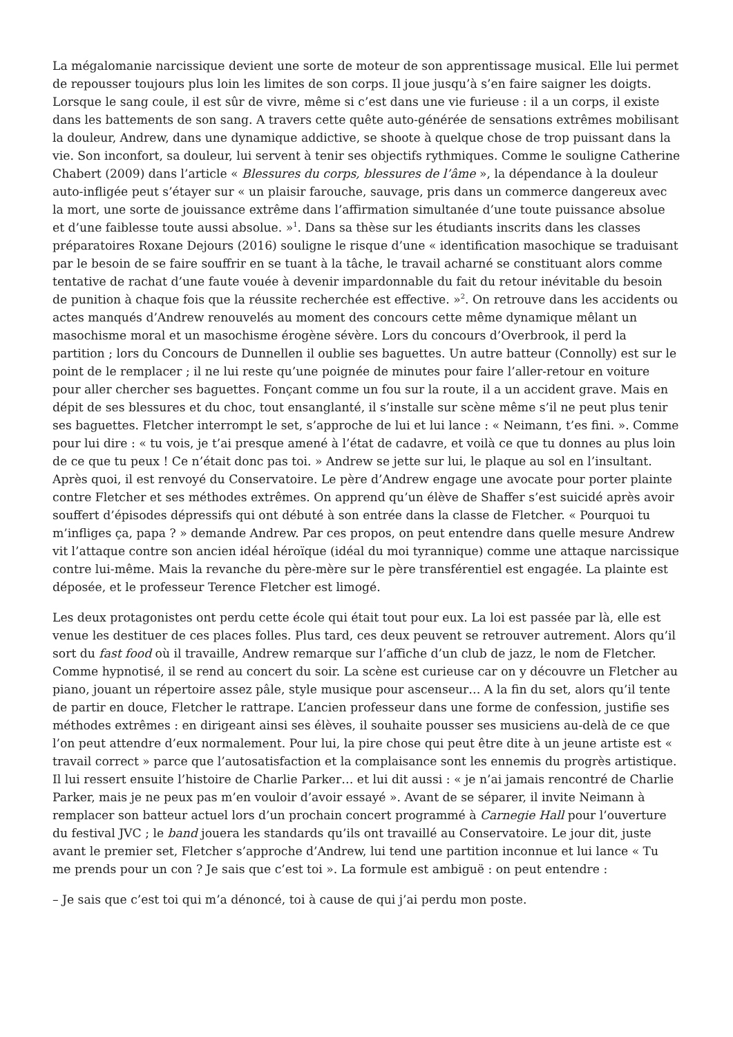La mégalomanie narcissique devient une sorte de moteur de son apprentissage musical. Elle lui permet de repousser toujours plus loin les limites de son corps. Il joue jusqu’à s’en faire saigner les doigts. Lorsque le sang coule, il est sûr de vivre, même si c’est dans une vie furieuse : il a un corps, il existe dans les battements de son sang. A travers cette quête auto-générée de sensations extrêmes mobilisant la douleur, Andrew, dans une dynamique addictive, se shoote à quelque chose de trop puissant dans la vie. Son inconfort, sa douleur, lui servent à tenir ses objectifs rythmiques. Comme le souligne Catherine Chabert (2009) dans l’article « Blessures du corps, blessures de l’âme », la dépendance à la douleur auto-infligée peut s’étayer sur « un plaisir farouche, sauvage, pris dans un commerce dangereux avec la mort, une sorte de jouissance extrême dans l’affirmation simultanée d’une toute puissance absolue et d’une faiblesse toute aussi absolue. »<sup>1</sup>. Dans sa thèse sur les étudiants inscrits dans les classes préparatoires Roxane Dejours (2016) souligne le risque d’une « identification masochique se traduisant par le besoin de se faire souffrir en se tuant à la tâche, le travail acharné se constituant alors comme tentative de rachat d’une faute vouée à devenir impardonnable du fait du retour inévitable du besoin de punition à chaque fois que la réussite recherchée est effective. »<sup>2</sup>. On retrouve dans les accidents ou actes manqués d’Andrew renouvelés au moment des concours cette même dynamique mêlant un masochisme moral et un masochisme érogène sévère. Lors du concours d’Overbrook, il perd la partition ; lors du Concours de Dunnellen il oublie ses baguettes. Un autre batteur (Connolly) est sur le point de le remplacer ; il ne lui reste qu’une poignée de minutes pour faire l’aller-retour en voiture pour aller chercher ses baguettes. Fonçant comme un fou sur la route, il a un accident grave. Mais en dépit de ses blessures et du choc, tout ensanglanté, il s’installe sur scène même s’il ne peut plus tenir ses baguettes. Fletcher interrompt le set, s’approche de lui et lui lance : « Neimann, t’es fini. ». Comme pour lui dire : « tu vois, je t’ai presque amené à l’état de cadavre, et voilà ce que tu donnes au plus loin de ce que tu peux ! Ce n’était donc pas toi. » Andrew se jette sur lui, le plaque au sol en l’insultant. Après quoi, il est renvoyé du Conservatoire. Le père d’Andrew engage une avocate pour porter plainte contre Fletcher et ses méthodes extrêmes. On apprend qu’un élève de Shaffer s’est suicidé après avoir souffert d’épisodes dépressifs qui ont débuté à son entrée dans la classe de Fletcher. « Pourquoi tu m’infliges ça, papa ? » demande Andrew. Par ces propos, on peut entendre dans quelle mesure Andrew vit l’attaque contre son ancien idéal héroïque (idéal du moi tyrannique) comme une attaque narcissique contre lui-même. Mais la revanche du père-mère sur le père transférentiel est engagée. La plainte est déposée, et le professeur Terence Fletcher est limogé.
Les deux protagonistes ont perdu cette école qui était tout pour eux. La loi est passée par là, elle est venue les destituer de ces places folles. Plus tard, ces deux peuvent se retrouver autrement. Alors qu’il sort du fast food où il travaille, Andrew remarque sur l’affiche d’un club de jazz, le nom de Fletcher. Comme hypnotisé, il se rend au concert du soir. La scène est curieuse car on y découvre un Fletcher au piano, jouant un répertoire assez pâle, style musique pour ascenseur… A la fin du set, alors qu’il tente de partir en douce, Fletcher le rattrape. L’ancien professeur dans une forme de confession, justifie ses méthodes extrêmes : en dirigeant ainsi ses élèves, il souhaite pousser ses musiciens au-delà de ce que l’on peut attendre d’eux normalement. Pour lui, la pire chose qui peut être dite à un jeune artiste est « travail correct » parce que l’autosatisfaction et la complaisance sont les ennemis du progrès artistique. Il lui ressert ensuite l’histoire de Charlie Parker… et lui dit aussi : « je n’ai jamais rencontré de Charlie Parker, mais je ne peux pas m’en vouloir d’avoir essayé ». Avant de se séparer, il invite Neimann à remplacer son batteur actuel lors d’un prochain concert programmé à Carnegie Hall pour l’ouverture du festival JVC ; le band jouera les standards qu’ils ont travaillé au Conservatoire. Le jour dit, juste avant le premier set, Fletcher s’approche d’Andrew, lui tend une partition inconnue et lui lance « Tu me prends pour un con ? Je sais que c’est toi ». La formule est ambiguë : on peut entendre :
– Je sais que c’est toi qui m’a dénoncé, toi à cause de qui j’ai perdu mon poste.